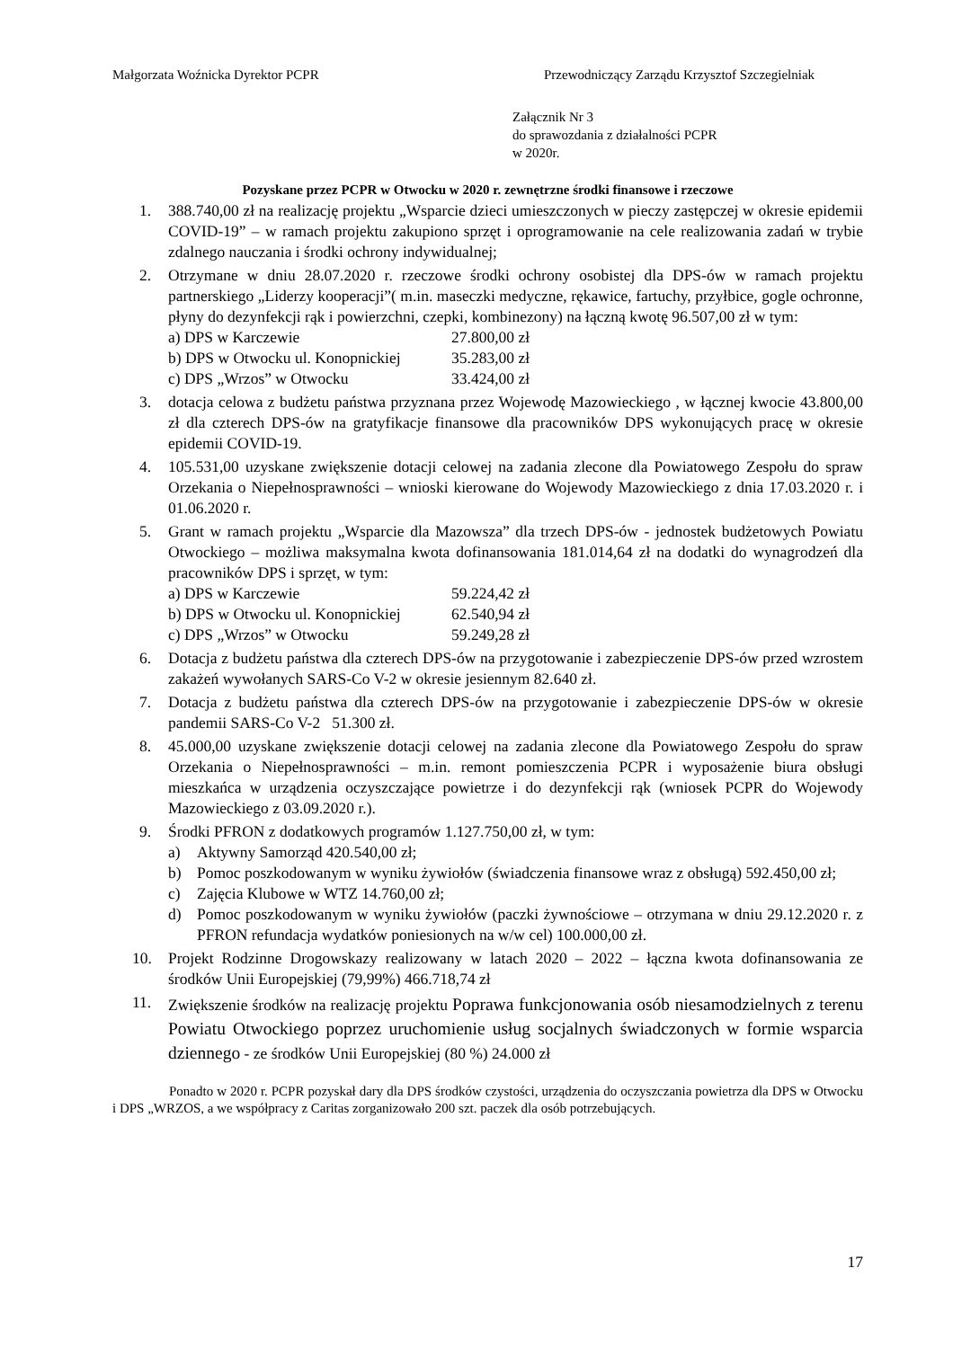Małgorzata Woźnicka Dyrektor PCPR
Przewodniczący Zarządu Krzysztof Szczegielniak
Załącznik Nr 3
do sprawozdania z działalności PCPR
w 2020r.
Pozyskane przez PCPR w Otwocku w 2020 r. zewnętrzne środki finansowe i rzeczowe
1. 388.740,00 zł na realizację projektu „Wsparcie dzieci umieszczonych w pieczy zastępczej w okresie epidemii COVID-19” – w ramach projektu zakupiono sprzęt i oprogramowanie na cele realizowania zadań w trybie zdalnego nauczania i środki ochrony indywidualnej;
2. Otrzymane w dniu 28.07.2020 r. rzeczowe środki ochrony osobistej dla DPS-ów w ramach projektu partnerskiego „Liderzy kooperacji”( m.in. maseczki medyczne, rękawice, fartuchy, przyłbice, gogle ochronne, płyny do dezynfekcji rąk i powierzchni, czepki, kombinezony) na łączną kwotę 96.507,00 zł w tym:
a) DPS w Karczewie 27.800,00 zł
b) DPS w Otwocku ul. Konopnickiej 35.283,00 zł
c) DPS „Wrzos” w Otwocku 33.424,00 zł
3. dotacja celowa z budżetu państwa przyznana przez Wojewodę Mazowieckiego , w łącznej kwocie 43.800,00 zł dla czterech DPS-ów na gratyfikacje finansowe dla pracowników DPS wykonujących pracę w okresie epidemii COVID-19.
4. 105.531,00 uzyskane zwiększenie dotacji celowej na zadania zlecone dla Powiatowego Zespołu do spraw Orzekania o Niepełnosprawności – wnioski kierowane do Wojewody Mazowieckiego z dnia 17.03.2020 r. i 01.06.2020 r.
5. Grant w ramach projektu „Wsparcie dla Mazowsza” dla trzech DPS-ów - jednostek budżetowych Powiatu Otwockiego – możliwa maksymalna kwota dofinansowania 181.014,64 zł na dodatki do wynagrodzeń dla pracowników DPS i sprzęt, w tym:
a) DPS w Karczewie 59.224,42 zł
b) DPS w Otwocku ul. Konopnickiej 62.540,94 zł
c) DPS „Wrzos” w Otwocku 59.249,28 zł
6. Dotacja z budżetu państwa dla czterech DPS-ów na przygotowanie i zabezpieczenie DPS-ów przed wzrostem zakażeń wywołanych SARS-Co V-2 w okresie jesiennym 82.640 zł.
7. Dotacja z budżetu państwa dla czterech DPS-ów na przygotowanie i zabezpieczenie DPS-ów w okresie pandemii SARS-Co V-2 51.300 zł.
8. 45.000,00 uzyskane zwiększenie dotacji celowej na zadania zlecone dla Powiatowego Zespołu do spraw Orzekania o Niepełnosprawności – m.in. remont pomieszczenia PCPR i wyposażenie biura obsługi mieszkańca w urządzenia oczyszczające powietrze i do dezynfekcji rąk (wniosek PCPR do Wojewody Mazowieckiego z 03.09.2020 r.).
9. Środki PFRON z dodatkowych programów 1.127.750,00 zł, w tym:
a) Aktywny Samorząd 420.540,00 zł;
b) Pomoc poszkodowanym w wyniku żywiołów (świadczenia finansowe wraz z obsługą) 592.450,00 zł;
c) Zajęcia Klubowe w WTZ 14.760,00 zł;
d) Pomoc poszkodowanym w wyniku żywiołów (paczki żywnościowe – otrzymana w dniu 29.12.2020 r. z PFRON refundacja wydatków poniesionych na w/w cel) 100.000,00 zł.
10. Projekt Rodzinne Drogowskazy realizowany w latach 2020 – 2022 – łączna kwota dofinansowania ze środków Unii Europejskiej (79,99%) 466.718,74 zł
11. Zwiększenie środków na realizację projektu Poprawa funkcjonowania osób niesamodzielnych z terenu Powiatu Otwockiego poprzez uruchomienie usług socjalnych świadczonych w formie wsparcia dziennego - ze środków Unii Europejskiej (80 %) 24.000 zł
Ponadto w 2020 r. PCPR pozyskał dary dla DPS środków czystości, urządzenia do oczyszczania powietrza dla DPS w Otwocku i DPS „WRZOS, a we współpracy z Caritas zorganizowało 200 szt. paczek dla osób potrzebujących.
17